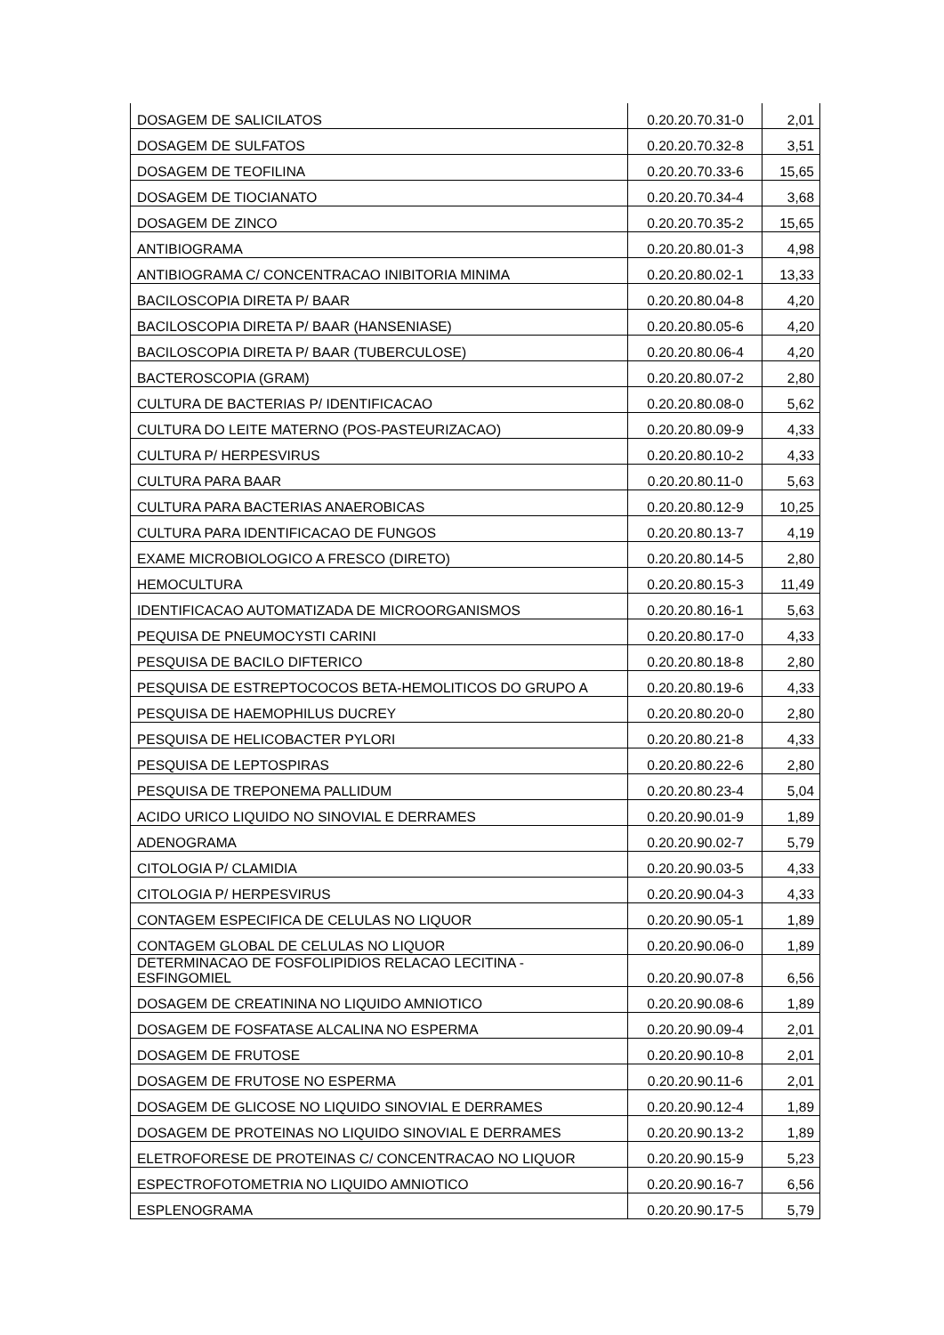| DOSAGEM DE SALICILATOS | 0.20.20.70.31-0 | 2,01 |
| DOSAGEM DE SULFATOS | 0.20.20.70.32-8 | 3,51 |
| DOSAGEM DE TEOFILINA | 0.20.20.70.33-6 | 15,65 |
| DOSAGEM DE TIOCIANATO | 0.20.20.70.34-4 | 3,68 |
| DOSAGEM DE ZINCO | 0.20.20.70.35-2 | 15,65 |
| ANTIBIOGRAMA | 0.20.20.80.01-3 | 4,98 |
| ANTIBIOGRAMA C/ CONCENTRACAO INIBITORIA MINIMA | 0.20.20.80.02-1 | 13,33 |
| BACILOSCOPIA DIRETA P/ BAAR | 0.20.20.80.04-8 | 4,20 |
| BACILOSCOPIA DIRETA P/ BAAR (HANSENIASE) | 0.20.20.80.05-6 | 4,20 |
| BACILOSCOPIA DIRETA P/ BAAR (TUBERCULOSE) | 0.20.20.80.06-4 | 4,20 |
| BACTEROSCOPIA (GRAM) | 0.20.20.80.07-2 | 2,80 |
| CULTURA DE BACTERIAS P/ IDENTIFICACAO | 0.20.20.80.08-0 | 5,62 |
| CULTURA DO LEITE MATERNO (POS-PASTEURIZACAO) | 0.20.20.80.09-9 | 4,33 |
| CULTURA P/ HERPESVIRUS | 0.20.20.80.10-2 | 4,33 |
| CULTURA PARA BAAR | 0.20.20.80.11-0 | 5,63 |
| CULTURA PARA BACTERIAS ANAEROBICAS | 0.20.20.80.12-9 | 10,25 |
| CULTURA PARA IDENTIFICACAO DE FUNGOS | 0.20.20.80.13-7 | 4,19 |
| EXAME MICROBIOLOGICO A FRESCO (DIRETO) | 0.20.20.80.14-5 | 2,80 |
| HEMOCULTURA | 0.20.20.80.15-3 | 11,49 |
| IDENTIFICACAO AUTOMATIZADA DE MICROORGANISMOS | 0.20.20.80.16-1 | 5,63 |
| PEQUISA DE PNEUMOCYSTI CARINI | 0.20.20.80.17-0 | 4,33 |
| PESQUISA DE BACILO DIFTERICO | 0.20.20.80.18-8 | 2,80 |
| PESQUISA DE ESTREPTOCOCOS BETA-HEMOLITICOS DO GRUPO A | 0.20.20.80.19-6 | 4,33 |
| PESQUISA DE HAEMOPHILUS DUCREY | 0.20.20.80.20-0 | 2,80 |
| PESQUISA DE HELICOBACTER PYLORI | 0.20.20.80.21-8 | 4,33 |
| PESQUISA DE LEPTOSPIRAS | 0.20.20.80.22-6 | 2,80 |
| PESQUISA DE TREPONEMA PALLIDUM | 0.20.20.80.23-4 | 5,04 |
| ACIDO URICO LIQUIDO NO SINOVIAL E DERRAMES | 0.20.20.90.01-9 | 1,89 |
| ADENOGRAMA | 0.20.20.90.02-7 | 5,79 |
| CITOLOGIA P/ CLAMIDIA | 0.20.20.90.03-5 | 4,33 |
| CITOLOGIA P/ HERPESVIRUS | 0.20.20.90.04-3 | 4,33 |
| CONTAGEM ESPECIFICA DE CELULAS NO LIQUOR | 0.20.20.90.05-1 | 1,89 |
| CONTAGEM GLOBAL DE CELULAS NO LIQUOR | 0.20.20.90.06-0 | 1,89 |
| DETERMINACAO DE FOSFOLIPIDIOS RELACAO LECITINA - ESFINGOMIEL | 0.20.20.90.07-8 | 6,56 |
| DOSAGEM DE CREATININA NO LIQUIDO AMNIOTICO | 0.20.20.90.08-6 | 1,89 |
| DOSAGEM DE FOSFATASE ALCALINA NO ESPERMA | 0.20.20.90.09-4 | 2,01 |
| DOSAGEM DE FRUTOSE | 0.20.20.90.10-8 | 2,01 |
| DOSAGEM DE FRUTOSE NO ESPERMA | 0.20.20.90.11-6 | 2,01 |
| DOSAGEM DE GLICOSE NO LIQUIDO SINOVIAL E DERRAMES | 0.20.20.90.12-4 | 1,89 |
| DOSAGEM DE PROTEINAS NO LIQUIDO SINOVIAL E DERRAMES | 0.20.20.90.13-2 | 1,89 |
| ELETROFORESE DE PROTEINAS C/ CONCENTRACAO NO LIQUOR | 0.20.20.90.15-9 | 5,23 |
| ESPECTROFOTOMETRIA NO LIQUIDO AMNIOTICO | 0.20.20.90.16-7 | 6,56 |
| ESPLENOGRAMA | 0.20.20.90.17-5 | 5,79 |